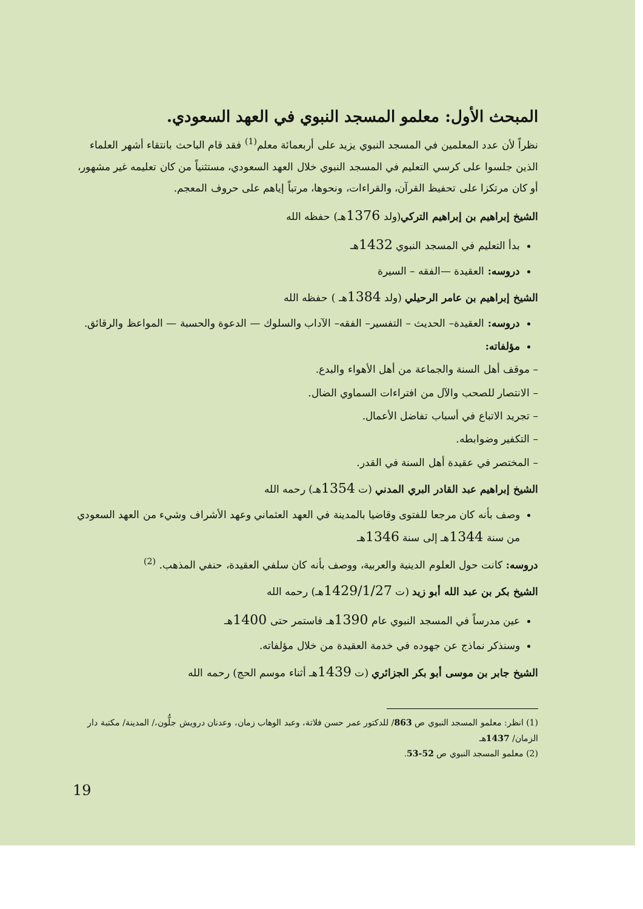المبحث الأول: معلمو المسجد النبوي في العهد السعودي.
نظراً لأن عدد المعلمين في المسجد النبوي يزيد على أربعمائة معلم<sup>(1)</sup> فقد قام الباحث بانتقاء أشهر العلماء الذين جلسوا على كرسي التعليم في المسجد النبوي خلال العهد السعودي، مستثنياً من كان تعليمه غير مشهور، أو كان مرتكزا على تحفيظ القرآن، والقراءات، ونحوها، مرتباً إياهم على حروف المعجم.
الشيخ إبراهيم بن إبراهيم التركي(ولد 1376هـ) حفظه الله
بدأ التعليم في المسجد النبوي 1432هـ
دروسه: العقيدة —الفقه – السيرة
الشيخ إبراهيم بن عامر الرحيلي (ولد 1384هـ ) حفظه الله
دروسه: العقيدة– الحديث – التفسير– الفقه– الآداب والسلوك — الدعوة والحسبة — المواعظ والرقائق.
مؤلفاته:
– موقف أهل السنة والجماعة من أهل الأهواء والبدع.
– الانتصار للصحب والآل من افتراءات السماوي الضال.
– تجريد الاتباع في أسباب تفاضل الأعمال.
– التكفير وضوابطه.
– المختصر في عقيدة أهل السنة في القدر.
الشيخ إبراهيم عبد القادر البري المدني (ت 1354هـ) رحمه الله
وصف بأنه كان مرجعا للفتوى وقاضيا بالمدينة في العهد العثماني وعهد الأشراف وشيء من العهد السعودي من سنة 1344هـ إلى سنة 1346هـ
دروسه: كانت حول العلوم الدينية والعربية، ووصف بأنه كان سلفي العقيدة، حنفي المذهب. <sup>(2)</sup>
الشيخ بكر بن عبد الله أبو زيد (ت 1429/1/27هـ) رحمه الله
عين مدرساً في المسجد النبوي عام 1390هـ فاستمر حتى 1400هـ
وسنذكر نماذج عن جهوده في خدمة العقيدة من خلال مؤلفاته.
الشيخ جابر بن موسى أبو بكر الجزائري (ت 1439هـ أثناء موسم الحج) رحمه الله
(1) انظر: معلمو المسجد النبوي ص 863/ للدكتور عمر حسن فلاتة، وعبد الوهاب زمان، وعدنان درويش جلُّون،/ المدينة/ مكتبة دار الزمان/ 1437هـ
(2) معلمو المسجد النبوي ص 52-53.
19